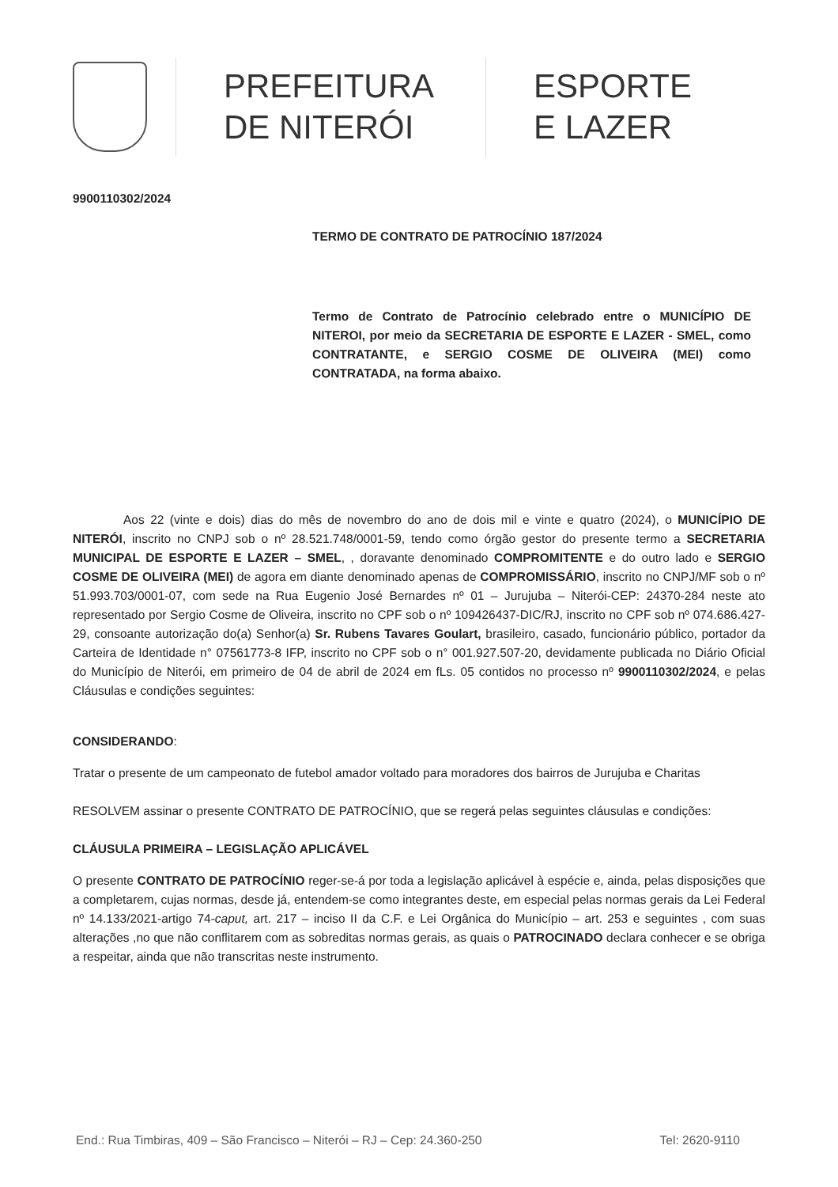PREFEITURA
DE NITERÓI
ESPORTE
E LAZER
9900110302/2024
TERMO DE CONTRATO DE PATROCÍNIO 187/2024
Termo de Contrato de Patrocínio celebrado entre o MUNICÍPIO DE NITEROI, por meio da SECRETARIA DE ESPORTE E LAZER - SMEL, como CONTRATANTE, e SERGIO COSME DE OLIVEIRA (MEI) como CONTRATADA, na forma abaixo.
Aos 22 (vinte e dois) dias do mês de novembro do ano de dois mil e vinte e quatro (2024), o MUNICÍPIO DE NITERÓI, inscrito no CNPJ sob o nº 28.521.748/0001-59, tendo como órgão gestor do presente termo a SECRETARIA MUNICIPAL DE ESPORTE E LAZER – SMEL, , doravante denominado COMPROMITENTE e do outro lado e SERGIO COSME DE OLIVEIRA (MEI) de agora em diante denominado apenas de COMPROMISSÁRIO, inscrito no CNPJ/MF sob o nº 51.993.703/0001-07, com sede na Rua Eugenio José Bernardes nº 01 – Jurujuba – Niterói-CEP: 24370-284 neste ato representado por Sergio Cosme de Oliveira, inscrito no CPF sob o nº 109426437-DIC/RJ, inscrito no CPF sob nº 074.686.427-29, consoante autorização do(a) Senhor(a) Sr. Rubens Tavares Goulart, brasileiro, casado, funcionário público, portador da Carteira de Identidade n° 07561773-8 IFP, inscrito no CPF sob o n° 001.927.507-20, devidamente publicada no Diário Oficial do Município de Niterói, em primeiro de 04 de abril de 2024 em fLs. 05 contidos no processo nº 9900110302/2024, e pelas Cláusulas e condições seguintes:
CONSIDERANDO:
Tratar o presente de um campeonato de futebol amador voltado para moradores dos bairros de Jurujuba e Charitas
RESOLVEM assinar o presente CONTRATO DE PATROCÍNIO, que se regerá pelas seguintes cláusulas e condições:
CLÁUSULA PRIMEIRA – LEGISLAÇÃO APLICÁVEL
O presente CONTRATO DE PATROCÍNIO reger-se-á por toda a legislação aplicável à espécie e, ainda, pelas disposições que a completarem, cujas normas, desde já, entendem-se como integrantes deste, em especial pelas normas gerais da Lei Federal nº 14.133/2021-artigo 74-caput, art. 217 – inciso II da C.F. e Lei Orgânica do Município – art. 253 e seguintes , com suas alterações ,no que não conflitarem com as sobreditas normas gerais, as quais o PATROCINADO declara conhecer e se obriga a respeitar, ainda que não transcritas neste instrumento.
End.: Rua Timbiras, 409 – São Francisco – Niterói – RJ – Cep: 24.360-250 Tel: 2620-9110